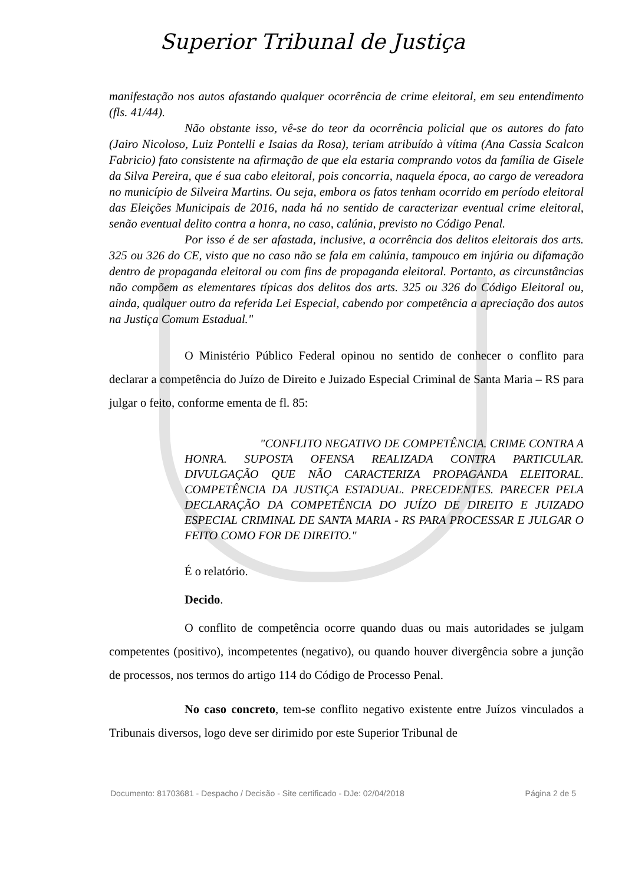Superior Tribunal de Justiça
manifestação nos autos afastando qualquer ocorrência de crime eleitoral, em seu entendimento (fls. 41/44).
Não obstante isso, vê-se do teor da ocorrência policial que os autores do fato (Jairo Nicoloso, Luiz Pontelli e Isaias da Rosa), teriam atribuído à vítima (Ana Cassia Scalcon Fabricio) fato consistente na afirmação de que ela estaria comprando votos da família de Gisele da Silva Pereira, que é sua cabo eleitoral, pois concorria, naquela época, ao cargo de vereadora no município de Silveira Martins. Ou seja, embora os fatos tenham ocorrido em período eleitoral das Eleições Municipais de 2016, nada há no sentido de caracterizar eventual crime eleitoral, senão eventual delito contra a honra, no caso, calúnia, previsto no Código Penal.
Por isso é de ser afastada, inclusive, a ocorrência dos delitos eleitorais dos arts. 325 ou 326 do CE, visto que no caso não se fala em calúnia, tampouco em injúria ou difamação dentro de propaganda eleitoral ou com fins de propaganda eleitoral. Portanto, as circunstâncias não compõem as elementares típicas dos delitos dos arts. 325 ou 326 do Código Eleitoral ou, ainda, qualquer outro da referida Lei Especial, cabendo por competência a apreciação dos autos na Justiça Comum Estadual."
O Ministério Público Federal opinou no sentido de conhecer o conflito para declarar a competência do Juízo de Direito e Juizado Especial Criminal de Santa Maria – RS para julgar o feito, conforme ementa de fl. 85:
"CONFLITO NEGATIVO DE COMPETÊNCIA. CRIME CONTRA A HONRA. SUPOSTA OFENSA REALIZADA CONTRA PARTICULAR. DIVULGAÇÃO QUE NÃO CARACTERIZA PROPAGANDA ELEITORAL. COMPETÊNCIA DA JUSTIÇA ESTADUAL. PRECEDENTES. PARECER PELA DECLARAÇÃO DA COMPETÊNCIA DO JUÍZO DE DIREITO E JUIZADO ESPECIAL CRIMINAL DE SANTA MARIA - RS PARA PROCESSAR E JULGAR O FEITO COMO FOR DE DIREITO."
É o relatório.
Decido.
O conflito de competência ocorre quando duas ou mais autoridades se julgam competentes (positivo), incompetentes (negativo), ou quando houver divergência sobre a junção de processos, nos termos do artigo 114 do Código de Processo Penal.
No caso concreto, tem-se conflito negativo existente entre Juízos vinculados a Tribunais diversos, logo deve ser dirimido por este Superior Tribunal de
Documento: 81703681 - Despacho / Decisão - Site certificado - DJe: 02/04/2018 Página 2 de 5